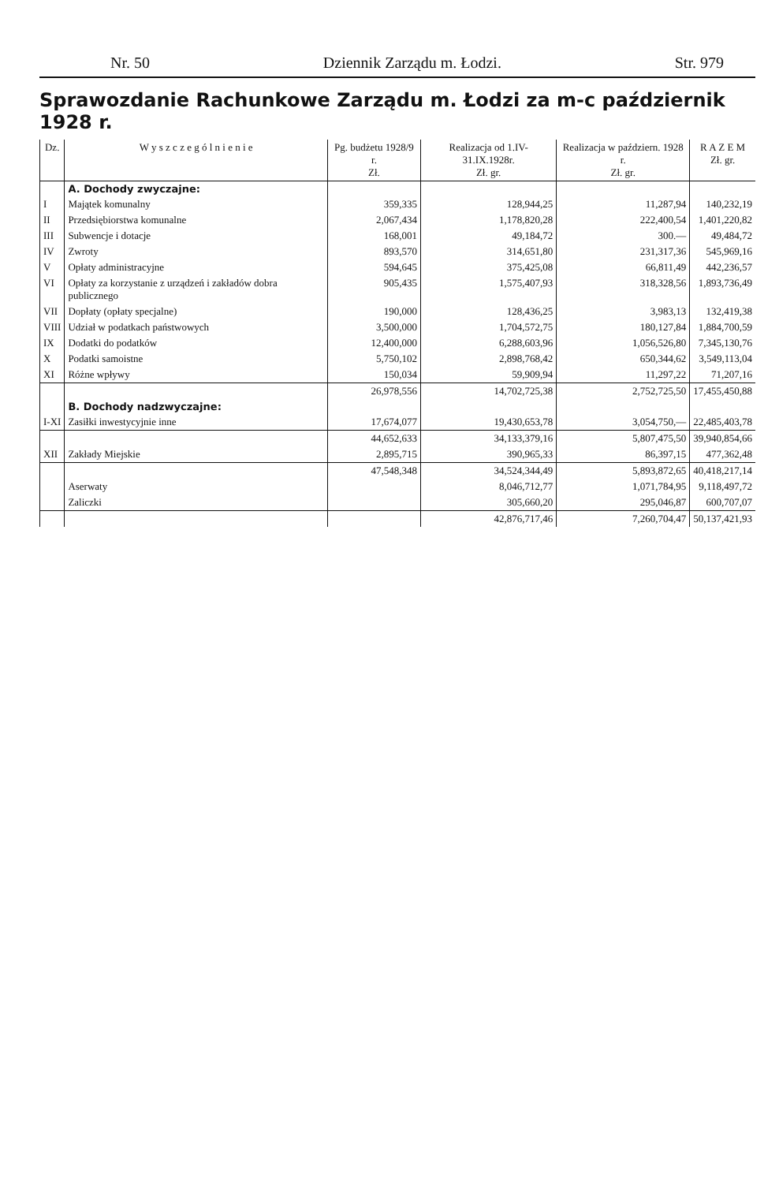Nr. 50 Dziennik Zarządu m. Łodzi. Str. 979
Sprawozdanie Rachunkowe Zarządu m. Łodzi za m-c październik 1928 r.
| Dz. | W y s z c z e g ó l n i e n i e | Pg. budżetu 1928/9 r. Zł. | Realizacja od 1.IV-31.IX.1928r. Zł. gr. | Realizacja w październ. 1928 r. Zł. gr. | R A Z E M Zł. gr. |
| --- | --- | --- | --- | --- | --- |
| | A. Dochody zwyczajne: | | | | |
| I | Majątek komunalny | 359,335 | 128,944,25 | 11,287,94 | 140,232,19 |
| II | Przedsiębiorstwa komunalne | 2,067,434 | 1,178,820,28 | 222,400,54 | 1,401,220,82 |
| III | Subwencje i dotacje | 168,001 | 49,184,72 | 300.— | 49,484,72 |
| IV | Zwroty | 893,570 | 314,651,80 | 231,317,36 | 545,969,16 |
| V | Opłaty administracyjne | 594,645 | 375,425,08 | 66,811,49 | 442,236,57 |
| VI | Opłaty za korzystanie z urządzeń i zakładów dobra publicznego | 905,435 | 1,575,407,93 | 318,328,56 | 1,893,736,49 |
| VII | Dopłaty (opłaty specjalne) | 190,000 | 128,436,25 | 3,983,13 | 132,419,38 |
| VIII | Udział w podatkach państwowych | 3,500,000 | 1,704,572,75 | 180,127,84 | 1,884,700,59 |
| IX | Dodatki do podatków | 12,400,000 | 6,288,603,96 | 1,056,526,80 | 7,345,130,76 |
| X | Podatki samoistne | 5,750,102 | 2,898,768,42 | 650,344,62 | 3,549,113,04 |
| XI | Różne wpływy | 150,034 | 59,909,94 | 11,297,22 | 71,207,16 |
| | | 26,978,556 | 14,702,725,38 | 2,752,725,50 | 17,455,450,88 |
| | B. Dochody nadzwyczajne: | | | | |
| I-XI | Zasiłki inwestycyjnie inne | 17,674,077 | 19,430,653,78 | 3,054,750,— | 22,485,403,78 |
| | | 44,652,633 | 34,133,379,16 | 5,807,475,50 | 39,940,854,66 |
| XII | Zakłady Miejskie | 2,895,715 | 390,965,33 | 86,397,15 | 477,362,48 |
| | | 47,548,348 | 34,524,344,49 | 5,893,872,65 | 40,418,217,14 |
| | Aserwaty | | 8,046,712,77 | 1,071,784,95 | 9,118,497,72 |
| | Zaliczki | | 305,660,20 | 295,046,87 | 600,707,07 |
| | | | 42,876,717,46 | 7,260,704,47 | 50,137,421,93 |